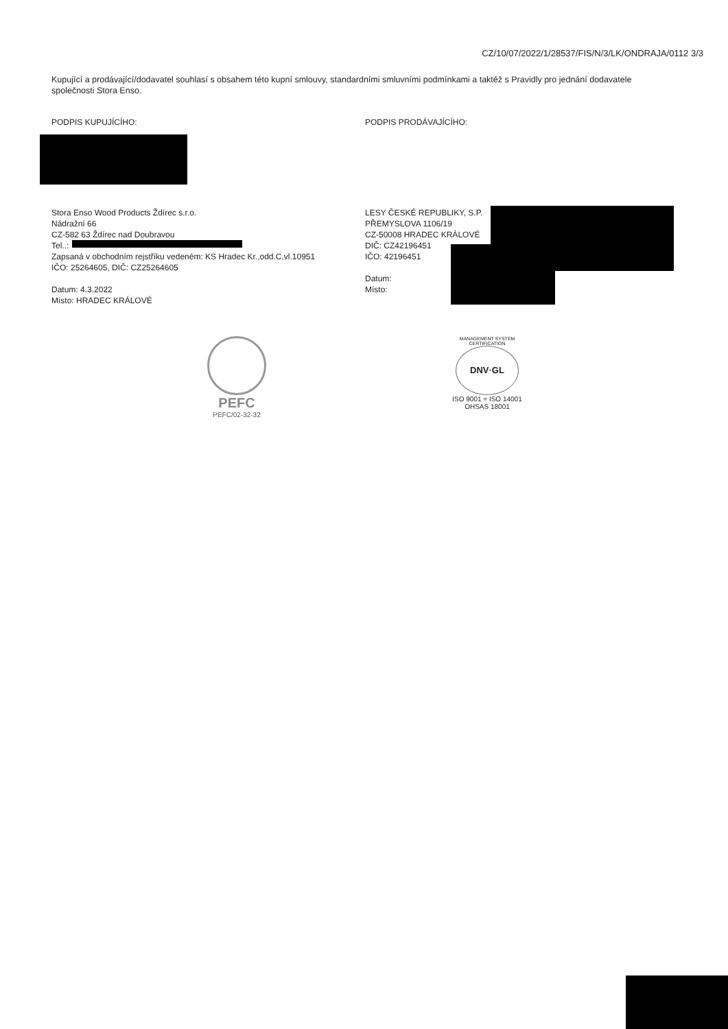CZ/10/07/2022/1/28537/FIS/N/3/LK/ONDRAJA/0112 3/3
Kupující a prodávající/dodavatel souhlasí s obsahem této kupní smlouvy, standardními smluvními podmínkami a taktéž s Pravidly pro jednání dodavatele společnosti Stora Enso.
PODPIS KUPUJÍCÍHO: PODPIS PRODÁVAJÍCÍHO:
Stora Enso Wood Products Ždírec s.r.o.
Nádražní 66
CZ-582 63 Ždírec nad Doubravou
Tel..:
Zapsaná v obchodním rejstříku vedeném: KS Hradec Kr.,odd.C,vl.10951
IČO: 25264605, DIČ: CZ25264605
Datum: 4.3.2022
Místo: HRADEC KRÁLOVÉ
LESY ČESKÉ REPUBLIKY, S.P.
PŘEMYSLOVA 1106/19
CZ-50008 HRADEC KRÁLOVÉ
DIČ: CZ42196451
IČO: 42196451
Datum:
Místo:
PEFC
PEFC/02-32-32
MANAGEMENT SYSTEM CERTIFICATION
DNV·GL
ISO 9001 = ISO 14001
OHSAS 18001